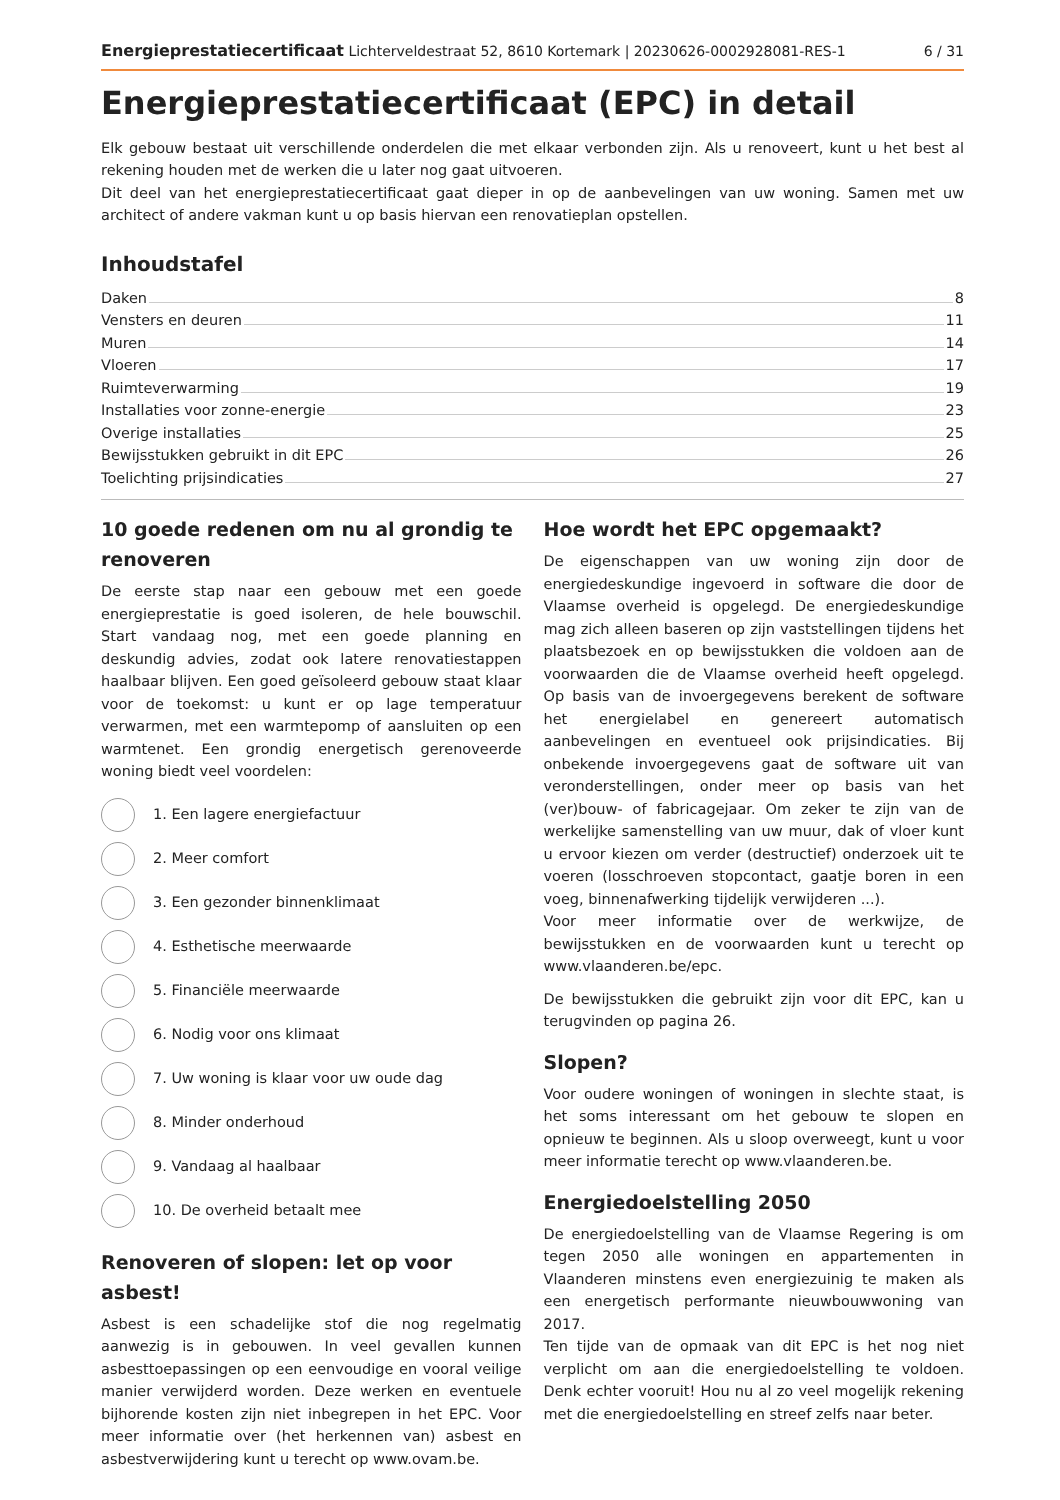Energieprestatiecertificaat Lichterveldestraat 52, 8610 Kortemark | 20230626-0002928081-RES-1 6 / 31
Energieprestatiecertificaat (EPC) in detail
Elk gebouw bestaat uit verschillende onderdelen die met elkaar verbonden zijn. Als u renoveert, kunt u het best al rekening houden met de werken die u later nog gaat uitvoeren.
Dit deel van het energieprestatiecertificaat gaat dieper in op de aanbevelingen van uw woning. Samen met uw architect of andere vakman kunt u op basis hiervan een renovatieplan opstellen.
Inhoudstafel
Daken 8
Vensters en deuren 11
Muren 14
Vloeren 17
Ruimteverwarming 19
Installaties voor zonne-energie 23
Overige installaties 25
Bewijsstukken gebruikt in dit EPC 26
Toelichting prijsindicaties 27
10 goede redenen om nu al grondig te renoveren
De eerste stap naar een gebouw met een goede energieprestatie is goed isoleren, de hele bouwschil. Start vandaag nog, met een goede planning en deskundig advies, zodat ook latere renovatiestappen haalbaar blijven. Een goed geïsoleerd gebouw staat klaar voor de toekomst: u kunt er op lage temperatuur verwarmen, met een warmtepomp of aansluiten op een warmtenet. Een grondig energetisch gerenoveerde woning biedt veel voordelen:
1. Een lagere energiefactuur
2. Meer comfort
3. Een gezonder binnenklimaat
4. Esthetische meerwaarde
5. Financiële meerwaarde
6. Nodig voor ons klimaat
7. Uw woning is klaar voor uw oude dag
8. Minder onderhoud
9. Vandaag al haalbaar
10. De overheid betaalt mee
Renoveren of slopen: let op voor asbest!
Asbest is een schadelijke stof die nog regelmatig aanwezig is in gebouwen. In veel gevallen kunnen asbesttoepassingen op een eenvoudige en vooral veilige manier verwijderd worden. Deze werken en eventuele bijhorende kosten zijn niet inbegrepen in het EPC. Voor meer informatie over (het herkennen van) asbest en asbestverwijdering kunt u terecht op www.ovam.be.
Hoe wordt het EPC opgemaakt?
De eigenschappen van uw woning zijn door de energiedeskundige ingevoerd in software die door de Vlaamse overheid is opgelegd. De energiedeskundige mag zich alleen baseren op zijn vaststellingen tijdens het plaatsbezoek en op bewijsstukken die voldoen aan de voorwaarden die de Vlaamse overheid heeft opgelegd. Op basis van de invoergegevens berekent de software het energielabel en genereert automatisch aanbevelingen en eventueel ook prijsindicaties. Bij onbekende invoergegevens gaat de software uit van veronderstellingen, onder meer op basis van het (ver)bouw- of fabricagejaar. Om zeker te zijn van de werkelijke samenstelling van uw muur, dak of vloer kunt u ervoor kiezen om verder (destructief) onderzoek uit te voeren (losschroeven stopcontact, gaatje boren in een voeg, binnenafwerking tijdelijk verwijderen ...).
Voor meer informatie over de werkwijze, de bewijsstukken en de voorwaarden kunt u terecht op www.vlaanderen.be/epc.
De bewijsstukken die gebruikt zijn voor dit EPC, kan u terugvinden op pagina 26.
Slopen?
Voor oudere woningen of woningen in slechte staat, is het soms interessant om het gebouw te slopen en opnieuw te beginnen. Als u sloop overweegt, kunt u voor meer informatie terecht op www.vlaanderen.be.
Energiedoelstelling 2050
De energiedoelstelling van de Vlaamse Regering is om tegen 2050 alle woningen en appartementen in Vlaanderen minstens even energiezuinig te maken als een energetisch performante nieuwbouwwoning van 2017.
Ten tijde van de opmaak van dit EPC is het nog niet verplicht om aan die energiedoelstelling te voldoen. Denk echter vooruit! Hou nu al zo veel mogelijk rekening met die energiedoelstelling en streef zelfs naar beter.